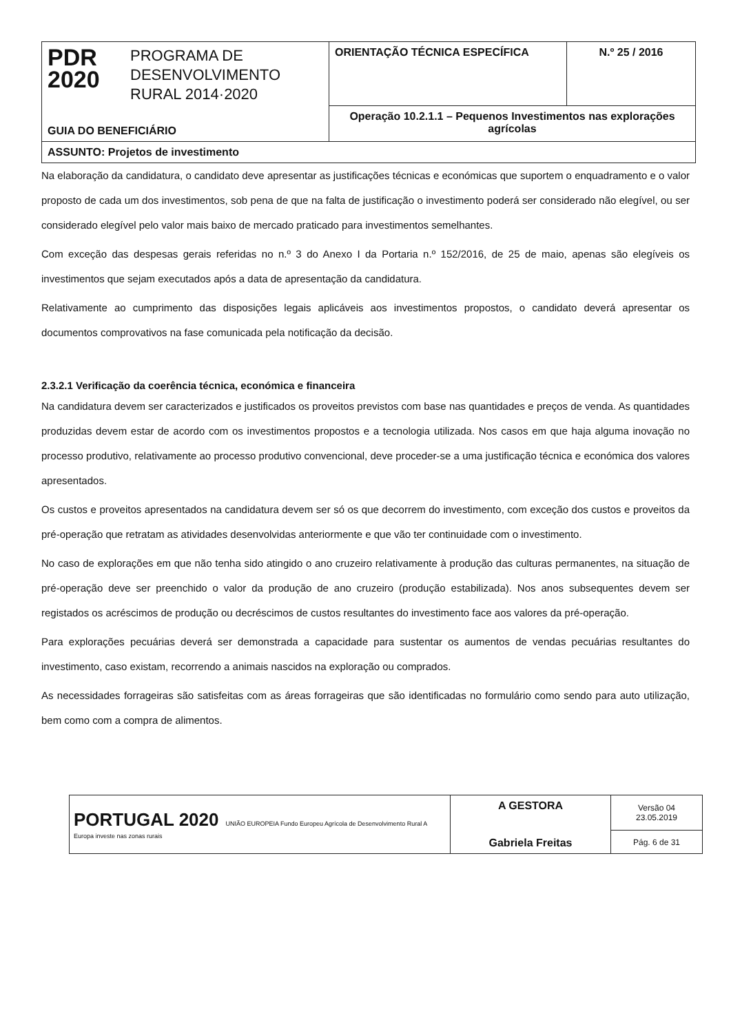| PDR 2020 PROGRAMA DE DESENVOLVIMENTO RURAL 2014·2020 GUIA DO BENEFICIÁRIO | ORIENTAÇÃO TÉCNICA ESPECÍFICA | N.º 25 / 2016 |
| | Operação 10.2.1.1 – Pequenos Investimentos nas explorações agrícolas | |
| ASSUNTO: Projetos de investimento | | |
Na elaboração da candidatura, o candidato deve apresentar as justificações técnicas e económicas que suportem o enquadramento e o valor proposto de cada um dos investimentos, sob pena de que na falta de justificação o investimento poderá ser considerado não elegível, ou ser considerado elegível pelo valor mais baixo de mercado praticado para investimentos semelhantes.
Com exceção das despesas gerais referidas no n.º 3 do Anexo I da Portaria n.º 152/2016, de 25 de maio, apenas são elegíveis os investimentos que sejam executados após a data de apresentação da candidatura.
Relativamente ao cumprimento das disposições legais aplicáveis aos investimentos propostos, o candidato deverá apresentar os documentos comprovativos na fase comunicada pela notificação da decisão.
2.3.2.1 Verificação da coerência técnica, económica e financeira
Na candidatura devem ser caracterizados e justificados os proveitos previstos com base nas quantidades e preços de venda. As quantidades produzidas devem estar de acordo com os investimentos propostos e a tecnologia utilizada. Nos casos em que haja alguma inovação no processo produtivo, relativamente ao processo produtivo convencional, deve proceder-se a uma justificação técnica e económica dos valores apresentados.
Os custos e proveitos apresentados na candidatura devem ser só os que decorrem do investimento, com exceção dos custos e proveitos da pré-operação que retratam as atividades desenvolvidas anteriormente e que vão ter continuidade com o investimento.
No caso de explorações em que não tenha sido atingido o ano cruzeiro relativamente à produção das culturas permanentes, na situação de pré-operação deve ser preenchido o valor da produção de ano cruzeiro (produção estabilizada). Nos anos subsequentes devem ser registados os acréscimos de produção ou decréscimos de custos resultantes do investimento face aos valores da pré-operação.
Para explorações pecuárias deverá ser demonstrada a capacidade para sustentar os aumentos de vendas pecuárias resultantes do investimento, caso existam, recorrendo a animais nascidos na exploração ou comprados.
As necessidades forrageiras são satisfeitas com as áreas forrageiras que são identificadas no formulário como sendo para auto utilização, bem como com a compra de alimentos.
| PORTUGAL 2020 UNIÃO EUROPEIA Fundo Europeu Agrícola de Desenvolvimento Rural A Europa investe nas zonas rurais | A GESTORA Gabriela Freitas | Versão 04 23.05.2019 |
| | | Pág. 6 de 31 |